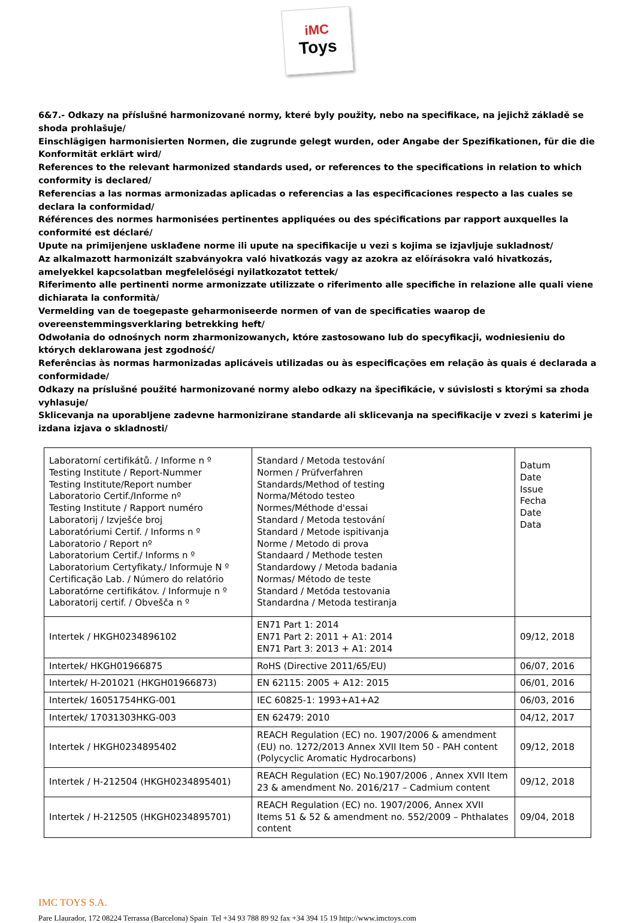iMC
Toys
6&7.- Odkazy na příslušné harmonizované normy, které byly použity, nebo na specifikace, na jejichž základě se shoda prohlašuje/
Einschlägigen harmonisierten Normen, die zugrunde gelegt wurden, oder Angabe der Spezifikationen, für die die Konformität erklärt wird/
References to the relevant harmonized standards used, or references to the specifications in relation to which conformity is declared/
Referencias a las normas armonizadas aplicadas o referencias a las especificaciones respecto a las cuales se declara la conformidad/
Références des normes harmonisées pertinentes appliquées ou des spécifications par rapport auxquelles la conformité est déclaré/
Upute na primijenjene usklađene norme ili upute na specifikacije u vezi s kojima se izjavljuje sukladnost/
Az alkalmazott harmonizált szabványokra való hivatkozás vagy az azokra az előírásokra való hivatkozás, amelyekkel kapcsolatban megfelelőségi nyilatkozatot tettek/
Riferimento alle pertinenti norme armonizzate utilizzate o riferimento alle specifiche in relazione alle quali viene dichiarata la conformità/
Vermelding van de toegepaste geharmoniseerde normen of van de specificaties waarop de overeenstemmingsverklaring betrekking heft/
Odwołania do odnośnych norm zharmonizowanych, które zastosowano lub do specyfikacji, wodniesieniu do których deklarowana jest zgodność/
Referências às normas harmonizadas aplicáveis utilizadas ou às especificações em relação às quais é declarada a conformidade/
Odkazy na príslušné použité harmonizované normy alebo odkazy na špecifikácie, v súvislosti s ktorými sa zhoda vyhlasuje/
Sklicevanja na uporabljene zadevne harmonizirane standarde ali sklicevanja na specifikacije v zvezi s katerimi je izdana izjava o skladnosti/
| Laboratorní certifikátů. / Informe n º Testing Institute / Report-Nummer Testing Institute/Report number Laboratorio Certif./Informe nº Testing Institute / Rapport numéro Laboratorij / Izvješće broj Laboratóriumi Certif. / Informs n º Laboratorio / Report nº Laboratorium Certif./ Informs n º Laboratorium Certyfikaty./ Informuje N º Certificação Lab. / Número do relatório Laboratórne certifikátov. / Informuje n º Laboratorij certif. / Obvešča n º | Standard / Metoda testování Normen / Prüfverfahren Standards/Method of testing Norma/Método testeo Normes/Méthode d'essai Standard / Metoda testování Standard / Metode ispitivanja Norme / Metodo di prova Standaard / Methode testen Standardowy / Metoda badania Normas/ Método de teste Standard / Metóda testovania Standardna / Metoda testiranja | Datum Date Issue Fecha Date Data |
| Intertek / HKGH0234896102 | EN71 Part 1: 2014 EN71 Part 2: 2011 + A1: 2014 EN71 Part 3: 2013 + A1: 2014 | 09/12, 2018 |
| Intertek/ HKGH01966875 | RoHS (Directive 2011/65/EU) | 06/07, 2016 |
| Intertek/ H-201021 (HKGH01966873) | EN 62115: 2005 + A12: 2015 | 06/01, 2016 |
| Intertek/ 16051754HKG-001 | IEC 60825-1: 1993+A1+A2 | 06/03, 2016 |
| Intertek/ 17031303HKG-003 | EN 62479: 2010 | 04/12, 2017 |
| Intertek / HKGH0234895402 | REACH Regulation (EC) no. 1907/2006 & amendment (EU) no. 1272/2013 Annex XVII Item 50 - PAH content (Polycyclic Aromatic Hydrocarbons) | 09/12, 2018 |
| Intertek / H-212504 (HKGH0234895401) | REACH Regulation (EC) No.1907/2006 , Annex XVII Item 23 & amendment No. 2016/217 – Cadmium content | 09/12, 2018 |
| Intertek / H-212505 (HKGH0234895701) | REACH Regulation (EC) no. 1907/2006, Annex XVII Items 51 & 52 & amendment no. 552/2009 – Phthalates content | 09/04, 2018 |
IMC TOYS S.A.
Pare Llaurador, 172 08224 Terrassa (Barcelona) Spain Tel +34 93 788 89 92 fax +34 394 15 19 http://www.imctoys.com